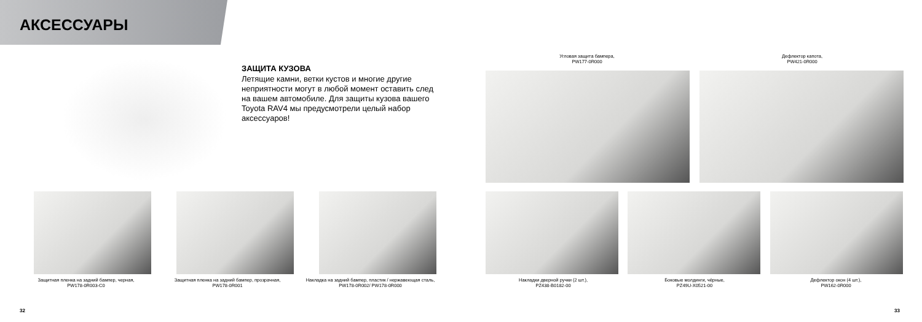АКСЕССУАРЫ
ЗАЩИТА КУЗОВА
Летящие камни, ветки кустов и многие другие неприятности могут в любой момент оставить след на вашем автомобиле. Для защиты кузова вашего Toyota RAV4 мы предусмотрели целый набор аксессуаров!
Угловая защита бампера,
PW177-0R000
Дефлектор капота,
PW421-0R000
Защитная пленка на задний бампер, черная,
PW178-0R003-C0
Защитная пленка на задний бампер, прозрачная,
PW178-0R001
Накладка на задний бампер, пластик / нержавеющая сталь,
PW178-0R002/ PW178-0R000
Накладки дверной ручки (2 шт.),
PZ438-B0182-00
Боковые молдинги, чёрные,
PZ49U-X0521-00
Дефлектор окон (4 шт.),
PW162-0R000
32 33